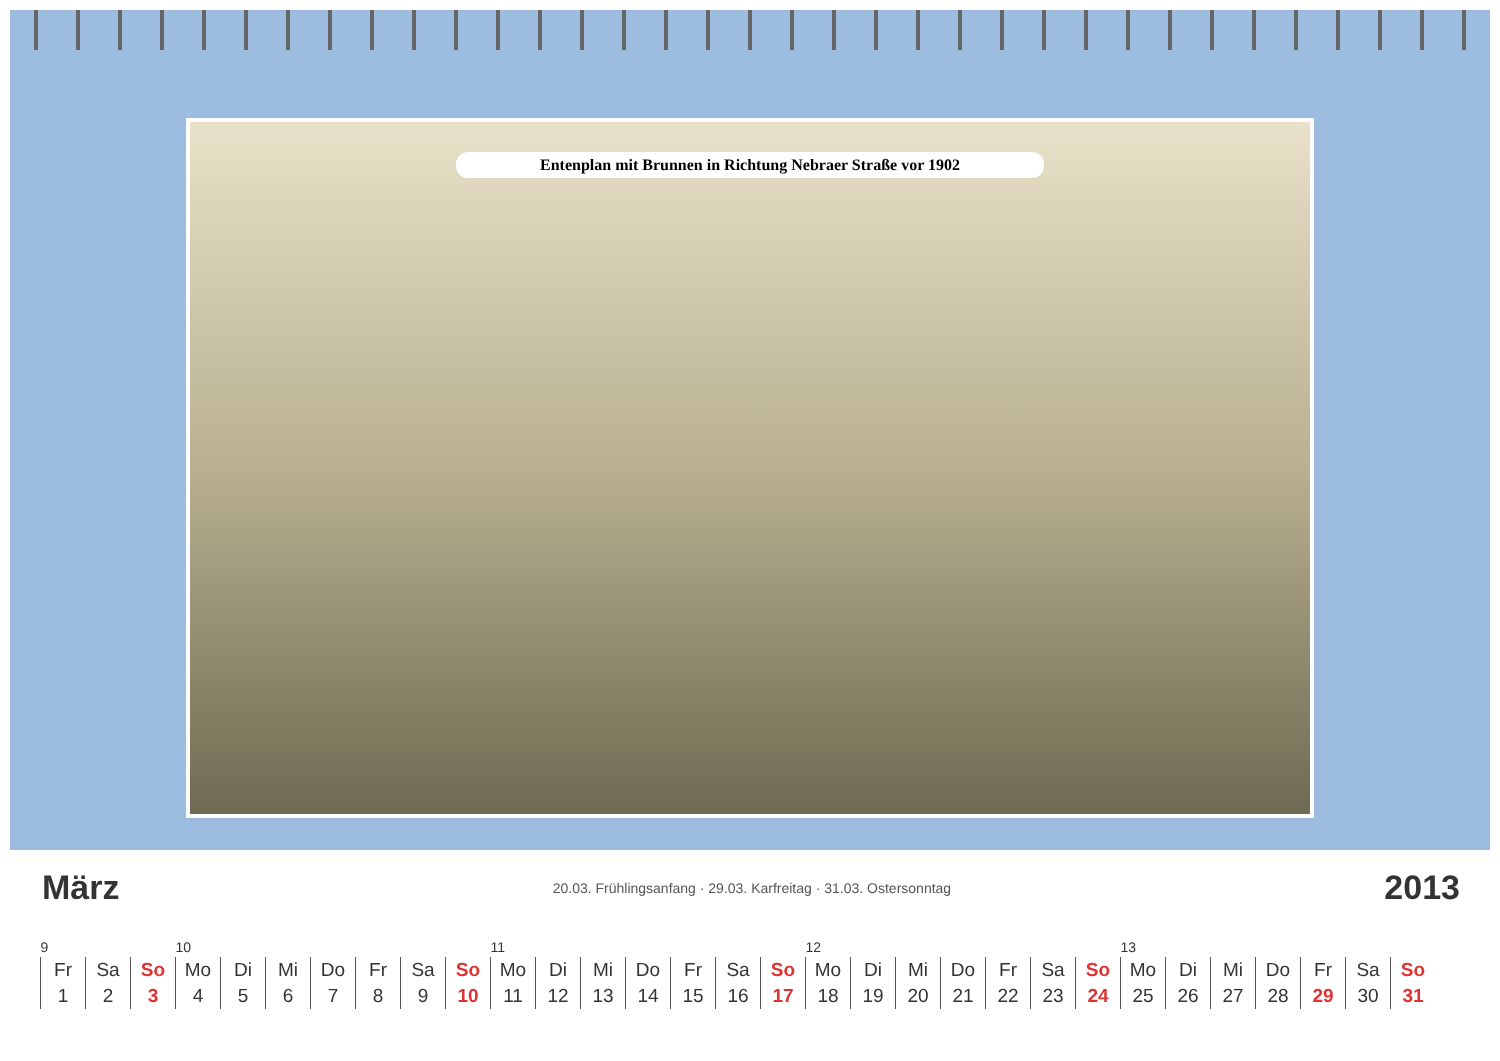Entenplan mit Brunnen in Richtung Nebraer Straße vor 1902
März 20.03. Frühlingsanfang · 29.03. Karfreitag · 31.03. Ostersonntag 2013
| 9 | | | 10 | | | | | | | 11 | | | | | | | 12 | | | | | | | 13 | | | | | | |
| Fr | Sa | So | Mo | Di | Mi | Do | Fr | Sa | So | Mo | Di | Mi | Do | Fr | Sa | So | Mo | Di | Mi | Do | Fr | Sa | So | Mo | Di | Mi | Do | Fr | Sa | So |
| 1 | 2 | 3 | 4 | 5 | 6 | 7 | 8 | 9 | 10 | 11 | 12 | 13 | 14 | 15 | 16 | 17 | 18 | 19 | 20 | 21 | 22 | 23 | 24 | 25 | 26 | 27 | 28 | 29 | 30 | 31 |